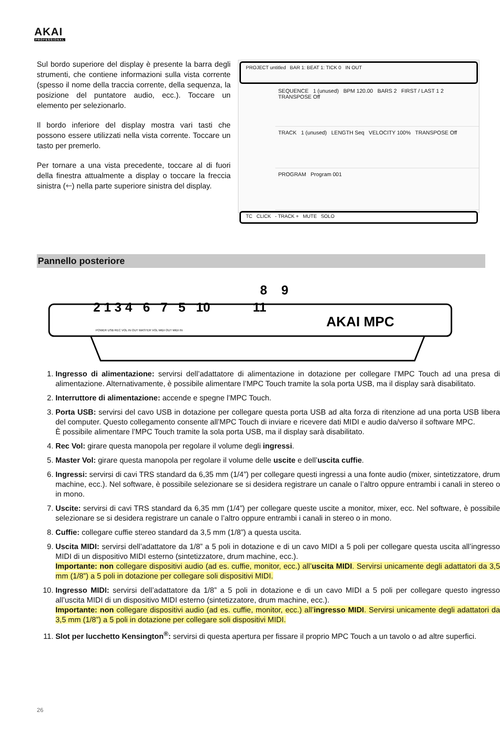AKAI
PROFESSIONAL
Sul bordo superiore del display è presente la barra degli strumenti, che contiene informazioni sulla vista corrente (spesso il nome della traccia corrente, della sequenza, la posizione del puntatore audio, ecc.). Toccare un elemento per selezionarlo.
Il bordo inferiore del display mostra vari tasti che possono essere utilizzati nella vista corrente. Toccare un tasto per premerlo.
Per tornare a una vista precedente, toccare al di fuori della finestra attualmente a display o toccare la freccia sinistra (🡐) nella parte superiore sinistra del display.
PROJECT untitled BAR 1: BEAT 1: TICK 0 IN OUT
SEQUENCE 1 (unused) BPM 120.00 BARS 2 FIRST / LAST 1 2 TRANSPOSE Off
TRACK 1 (unused) LENGTH Seq VELOCITY 100% TRANSPOSE Off
PROGRAM Program 001
TC CLICK - TRACK + MUTE SOLO
Pannello posteriore
AKAI MPC
2 1 3 4 6 7 5 10 11
8 9
POWER USB REC VOL IN OUT MASTER VOL MIDI OUT MIDI IN
1. Ingresso di alimentazione: servirsi dell’adattatore di alimentazione in dotazione per collegare l’MPC Touch ad una presa di alimentazione. Alternativamente, è possibile alimentare l’MPC Touch tramite la sola porta USB, ma il display sarà disabilitato.
2. Interruttore di alimentazione: accende e spegne l’MPC Touch.
3. Porta USB: servirsi del cavo USB in dotazione per collegare questa porta USB ad alta forza di ritenzione ad una porta USB libera del computer. Questo collegamento consente all’MPC Touch di inviare e ricevere dati MIDI e audio da/verso il software MPC.
È possibile alimentare l’MPC Touch tramite la sola porta USB, ma il display sarà disabilitato.
4. Rec Vol: girare questa manopola per regolare il volume degli ingressi.
5. Master Vol: girare questa manopola per regolare il volume delle uscite e dell’uscita cuffie.
6. Ingressi: servirsi di cavi TRS standard da 6,35 mm (1/4”) per collegare questi ingressi a una fonte audio (mixer, sintetizzatore, drum machine, ecc.). Nel software, è possibile selezionare se si desidera registrare un canale o l’altro oppure entrambi i canali in stereo o in mono.
7. Uscite: servirsi di cavi TRS standard da 6,35 mm (1/4”) per collegare queste uscite a monitor, mixer, ecc. Nel software, è possibile selezionare se si desidera registrare un canale o l’altro oppure entrambi i canali in stereo o in mono.
8. Cuffie: collegare cuffie stereo standard da 3,5 mm (1/8”) a questa uscita.
9. Uscita MIDI: servirsi dell’adattatore da 1/8” a 5 poli in dotazione e di un cavo MIDI a 5 poli per collegare questa uscita all’ingresso MIDI di un dispositivo MIDI esterno (sintetizzatore, drum machine, ecc.).
Importante: non collegare dispositivi audio (ad es. cuffie, monitor, ecc.) all’uscita MIDI. Servirsi unicamente degli adattatori da 3,5 mm (1/8”) a 5 poli in dotazione per collegare soli dispositivi MIDI.
10. Ingresso MIDI: servirsi dell’adattatore da 1/8” a 5 poli in dotazione e di un cavo MIDI a 5 poli per collegare questo ingresso all’uscita MIDI di un dispositivo MIDI esterno (sintetizzatore, drum machine, ecc.).
Importante: non collegare dispositivi audio (ad es. cuffie, monitor, ecc.) all’ingresso MIDI. Servirsi unicamente degli adattatori da 3,5 mm (1/8”) a 5 poli in dotazione per collegare soli dispositivi MIDI.
11. Slot per lucchetto Kensington<sup>®</sup>: servirsi di questa apertura per fissare il proprio MPC Touch a un tavolo o ad altre superfici.
26